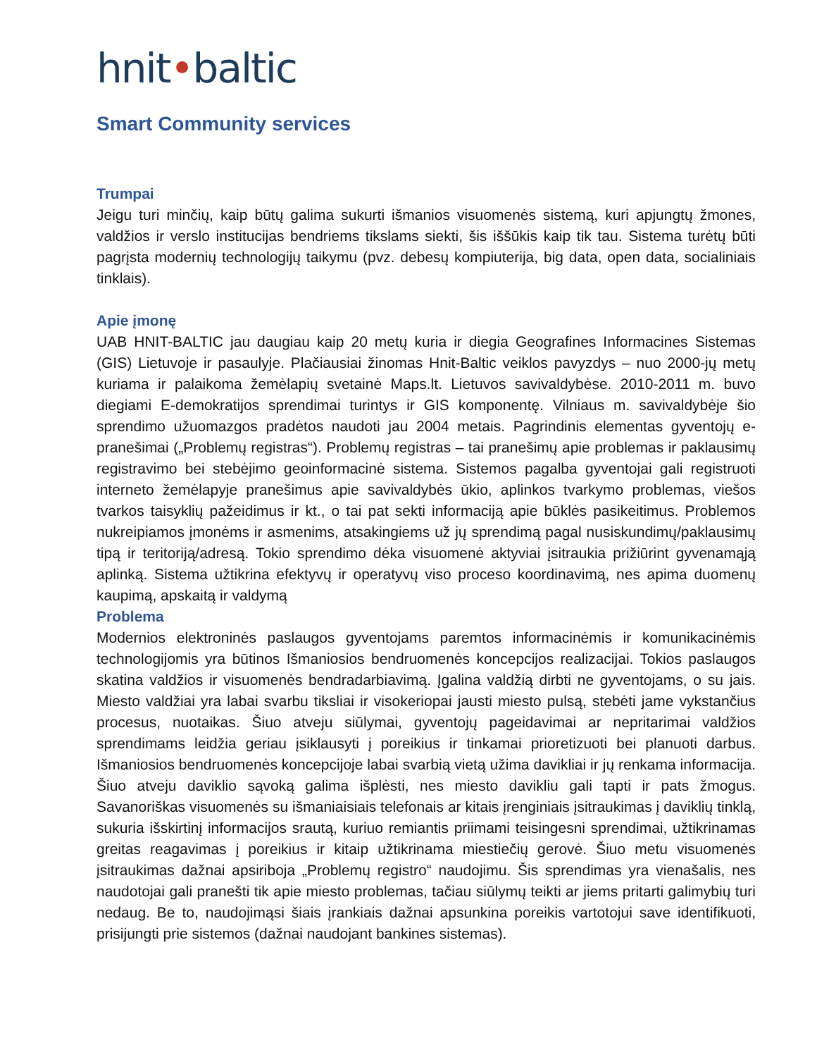hnit•baltic
Smart Community services
Trumpai
Jeigu turi minčių, kaip būtų galima sukurti išmanios visuomenės sistemą, kuri apjungtų žmones, valdžios ir verslo institucijas bendriems tikslams siekti, šis iššūkis kaip tik tau. Sistema turėtų būti pagrįsta modernių technologijų taikymu (pvz. debesų kompiuterija, big data, open data, socialiniais tinklais).
Apie įmonę
UAB HNIT-BALTIC jau daugiau kaip 20 metų kuria ir diegia Geografines Informacines Sistemas (GIS) Lietuvoje ir pasaulyje. Plačiausiai žinomas Hnit-Baltic veiklos pavyzdys – nuo 2000-jų metų kuriama ir palaikoma žemėlapių svetainė Maps.lt. Lietuvos savivaldybėse. 2010-2011 m. buvo diegiami E-demokratijos sprendimai turintys ir GIS komponentę. Vilniaus m. savivaldybėje šio sprendimo užuomazgos pradėtos naudoti jau 2004 metais. Pagrindinis elementas gyventojų e-pranešimai („Problemų registras“). Problemų registras – tai pranešimų apie problemas ir paklausimų registravimo bei stebėjimo geoinformacinė sistema. Sistemos pagalba gyventojai gali registruoti interneto žemėlapyje pranešimus apie savivaldybės ūkio, aplinkos tvarkymo problemas, viešos tvarkos taisyklių pažeidimus ir kt., o tai pat sekti informaciją apie būklės pasikeitimus. Problemos nukreipiamos įmonėms ir asmenims, atsakingiems už jų sprendimą pagal nusiskundimų/paklausimų tipą ir teritoriją/adresą. Tokio sprendimo dėka visuomenė aktyviai įsitraukia prižiūrint gyvenamąją aplinką. Sistema užtikrina efektyvų ir operatyvų viso proceso koordinavimą, nes apima duomenų kaupimą, apskaitą ir valdymą
Problema
Modernios elektroninės paslaugos gyventojams paremtos informacinėmis ir komunikacinėmis technologijomis yra būtinos Išmaniosios bendruomenės koncepcijos realizacijai. Tokios paslaugos skatina valdžios ir visuomenės bendradarbiavimą. Įgalina valdžią dirbti ne gyventojams, o su jais. Miesto valdžiai yra labai svarbu tiksliai ir visokeriopai jausti miesto pulsą, stebėti jame vykstančius procesus, nuotaikas. Šiuo atveju siūlymai, gyventojų pageidavimai ar nepritarimai valdžios sprendimams leidžia geriau įsiklausyti į poreikius ir tinkamai prioretizuoti bei planuoti darbus. Išmaniosios bendruomenės koncepcijoje labai svarbią vietą užima davikliai ir jų renkama informacija. Šiuo atveju daviklio sąvoką galima išplėsti, nes miesto davikliu gali tapti ir pats žmogus. Savanoriškas visuomenės su išmaniaisiais telefonais ar kitais įrenginiais įsitraukimas į daviklių tinklą, sukuria išskirtinį informacijos srautą, kuriuo remiantis priimami teisingesni sprendimai, užtikrinamas greitas reagavimas į poreikius ir kitaip užtikrinama miestiečių gerovė. Šiuo metu visuomenės įsitraukimas dažnai apsiriboja „Problemų registro“ naudojimu. Šis sprendimas yra vienašalis, nes naudotojai gali pranešti tik apie miesto problemas, tačiau siūlymų teikti ar jiems pritarti galimybių turi nedaug. Be to, naudojimąsi šiais įrankiais dažnai apsunkina poreikis vartotojui save identifikuoti, prisijungti prie sistemos (dažnai naudojant bankines sistemas).